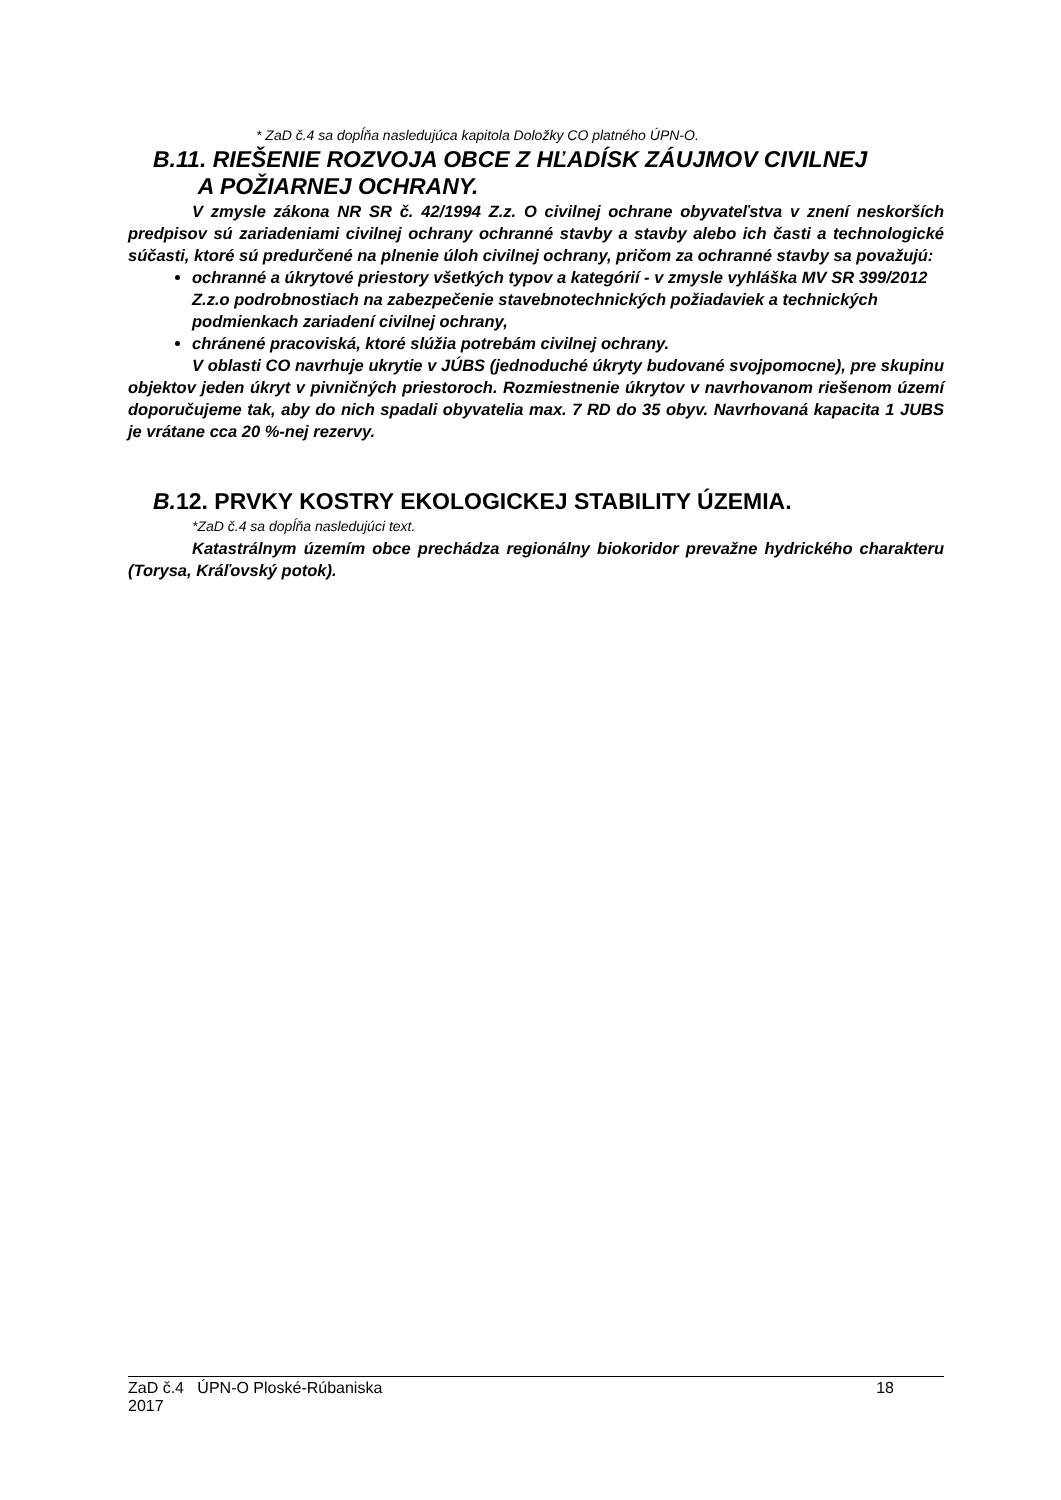* ZaD č.4 sa dopĺňa nasledujúca kapitola Doložky CO platného ÚPN-O.
B.11. RIEŠENIE ROZVOJA OBCE Z HĽADÍSK ZÁUJMOV CIVILNEJ
A POŽIARNEJ OCHRANY.
V zmysle zákona NR SR č. 42/1994 Z.z. O civilnej ochrane obyvateľstva v znení neskorších predpisov sú zariadeniami civilnej ochrany ochranné stavby a stavby alebo ich časti a technologické súčasti, ktoré sú predurčené na plnenie úloh civilnej ochrany, pričom za ochranné stavby sa považujú:
ochranné a úkrytové priestory všetkých typov a kategórií - v zmysle vyhláška MV SR 399/2012 Z.z.o podrobnostiach na zabezpečenie stavebnotechnických požiadaviek a technických podmienkach zariadení civilnej ochrany,
chránené pracoviská, ktoré slúžia potrebám civilnej ochrany.
V oblasti CO navrhuje ukrytie v JÚBS (jednoduché úkryty budované svojpomocne), pre skupinu objektov jeden úkryt v pivničných priestoroch. Rozmiestnenie úkrytov v navrhovanom riešenom území doporučujeme tak, aby do nich spadali obyvatelia max. 7 RD do 35 obyv. Navrhovaná kapacita 1 JUBS je vrátane cca 20 %-nej rezervy.
B. 12. PRVKY KOSTRY EKOLOGICKEJ STABILITY ÚZEMIA.
*ZaD č.4 sa dopĺňa nasledujúci text.
Katastrálnym územím obce prechádza regionálny biokoridor prevažne hydrického charakteru (Torysa, Kráľovský potok).
ZaD č.4 ÚPN-O Ploské-Rúbaniska
2017
18